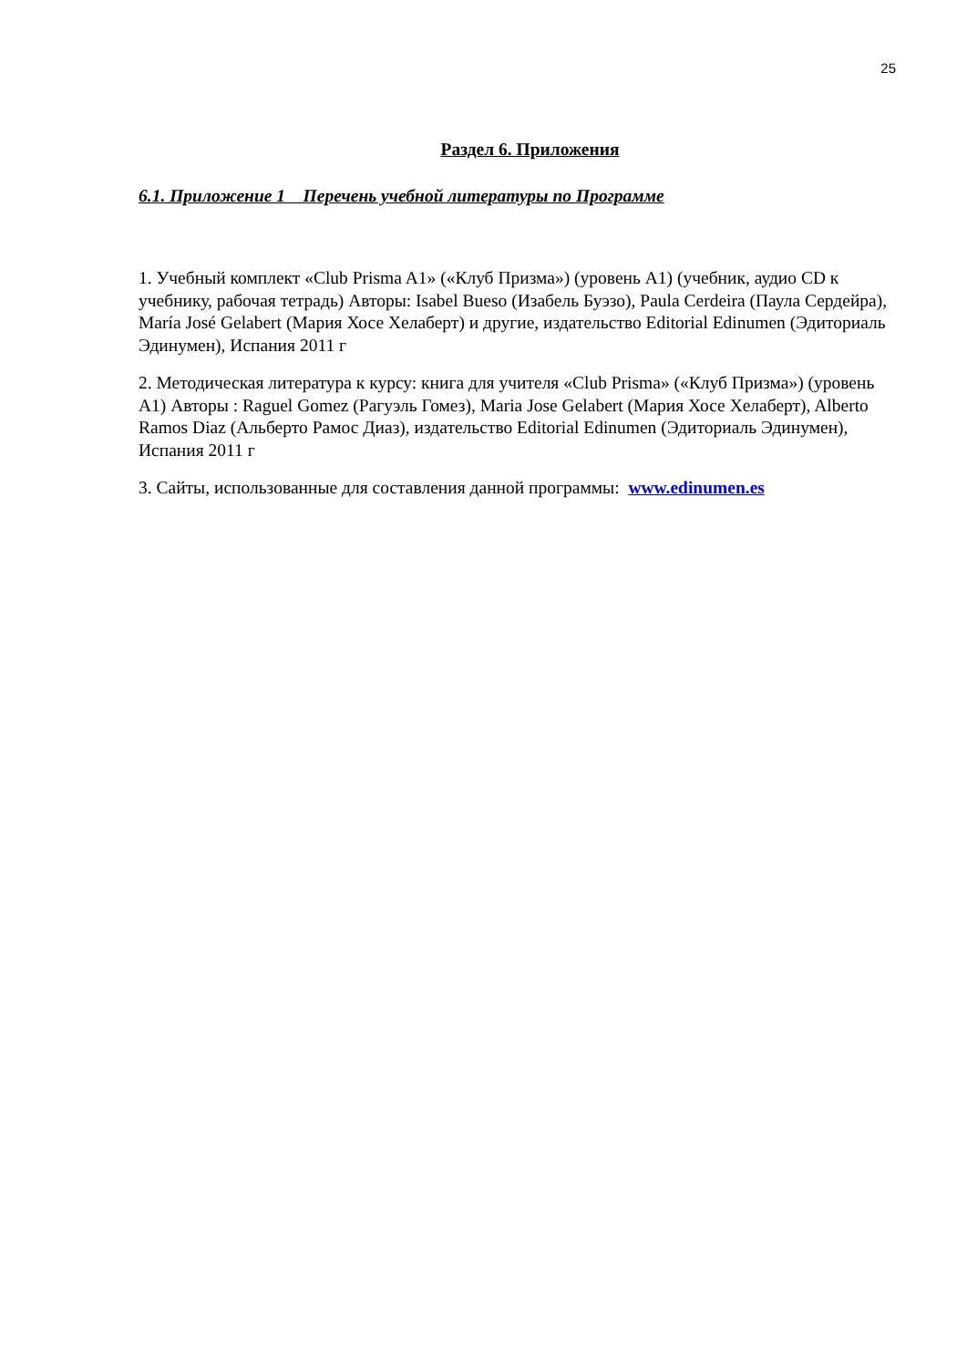25
Раздел 6. Приложения
6.1. Приложение 1 Перечень учебной литературы по Программе
1. Учебный комплект «Club Prisma A1» («Клуб Призма») (уровень A1) (учебник, аудио CD к учебнику, рабочая тетрадь) Авторы: Isabel Bueso (Изабель Буэзо), Paula Cerdeira (Паула Сердейра), María José Gelabert (Мария Хосе Хелаберт) и другие, издательство Editorial Edinumen (Эдиториаль Эдинумен), Испания 2011 г
2. Методическая литература к курсу: книга для учителя «Club Prisma» («Клуб Призма») (уровень A1) Авторы : Raguel Gomez (Рагуэль Гомез), Maria Jose Gelabert (Мария Хосе Хелаберт), Alberto Ramos Diaz (Альберто Рамос Диаз), издательство Editorial Edinumen (Эдиториаль Эдинумен), Испания 2011 г
3. Сайты, использованные для составления данной программы: www.edinumen.es